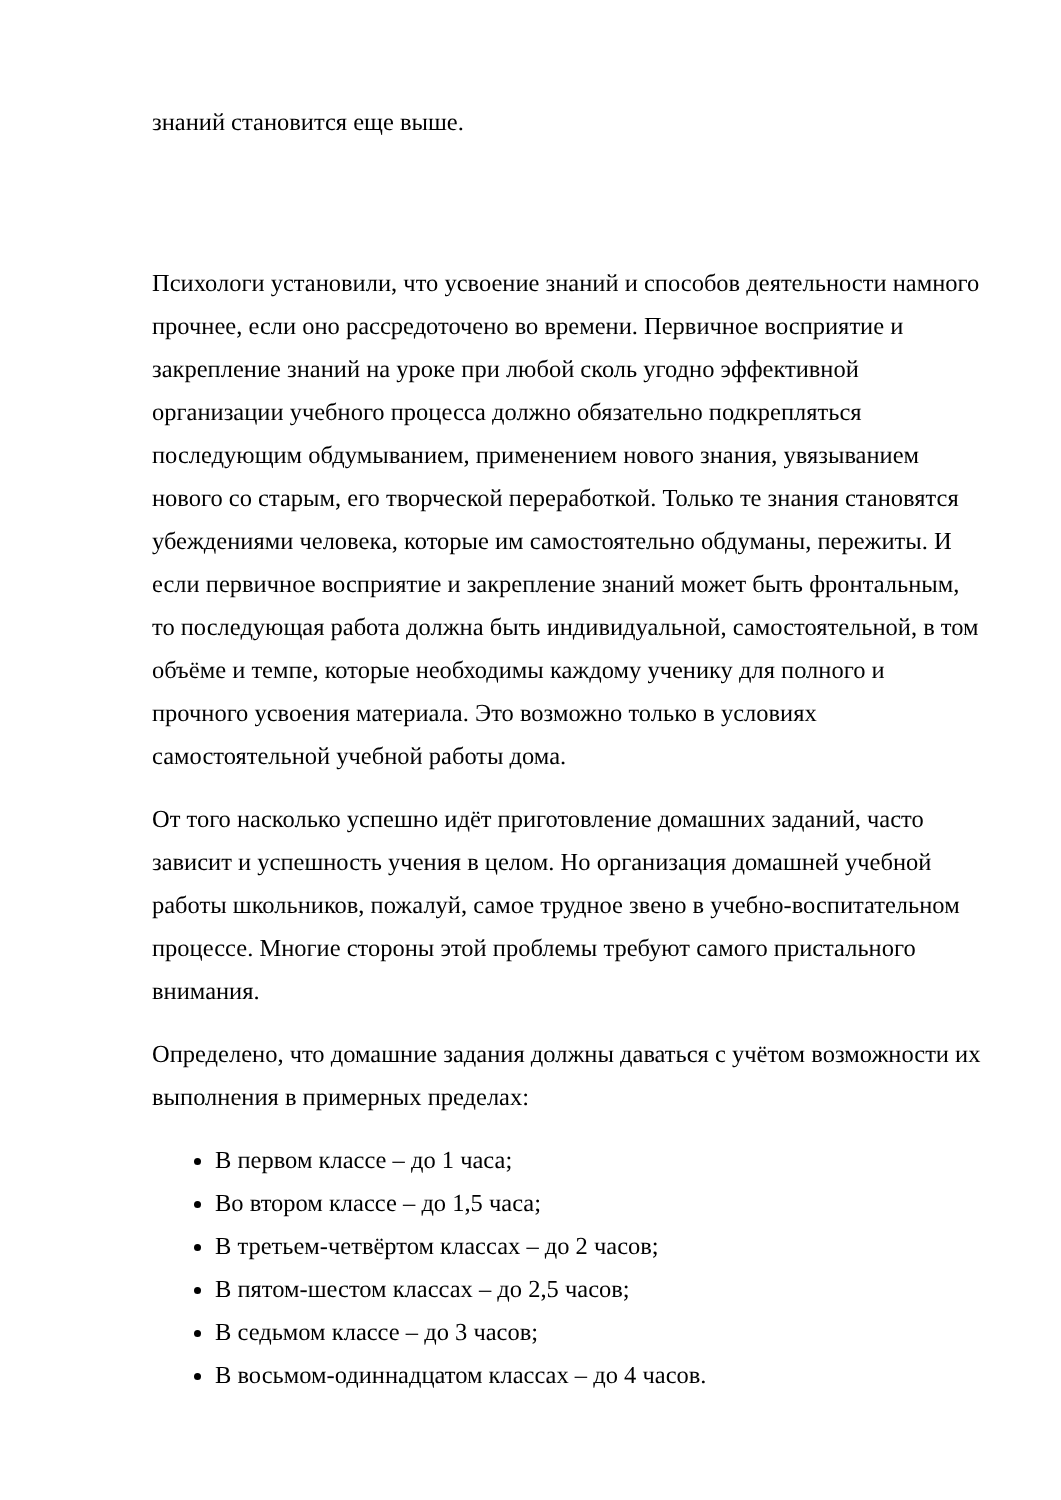знаний становится еще выше.
Психологи установили, что усвоение знаний и способов деятельности намного прочнее, если оно рассредоточено во времени. Первичное восприятие и закрепление знаний на уроке при любой сколь угодно эффективной организации учебного процесса должно обязательно подкрепляться последующим обдумыванием, применением нового знания, увязыванием нового со старым, его творческой переработкой. Только те знания становятся убеждениями человека, которые им самостоятельно обдуманы, пережиты. И если первичное восприятие и закрепление знаний может быть фронтальным, то последующая работа должна быть индивидуальной, самостоятельной, в том объёме и темпе, которые необходимы каждому ученику для полного и прочного усвоения материала. Это возможно только в условиях самостоятельной учебной работы дома.
От того насколько успешно идёт приготовление домашних заданий, часто зависит и успешность учения в целом. Но организация домашней учебной работы школьников, пожалуй, самое трудное звено в учебно-воспитательном процессе. Многие стороны этой проблемы требуют самого пристального внимания.
Определено, что домашние задания должны даваться с учётом возможности их выполнения в примерных пределах:
В первом классе – до 1 часа;
Во втором классе – до 1,5 часа;
В третьем-четвёртом классах – до 2 часов;
В пятом-шестом классах – до 2,5 часов;
В седьмом классе – до 3 часов;
В восьмом-одиннадцатом классах – до 4 часов.